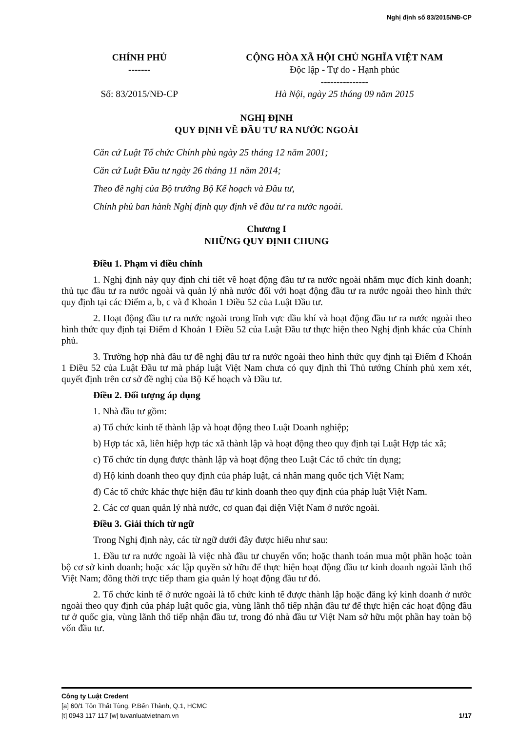Nghị định số 83/2015/NĐ-CP
| CHÍNH PHỦ ------- Số: 83/2015/NĐ-CP | CỘNG HÒA XÃ HỘI CHỦ NGHĨA VIỆT NAM Độc lập - Tự do - Hạnh phúc --------------- Hà Nội, ngày 25 tháng 09 năm 2015 |
NGHỊ ĐỊNH
QUY ĐỊNH VỀ ĐẦU TƯ RA NƯỚC NGOÀI
Căn cứ Luật Tổ chức Chính phủ ngày 25 tháng 12 năm 2001;
Căn cứ Luật Đầu tư ngày 26 tháng 11 năm 2014;
Theo đề nghị của Bộ trưởng Bộ Kế hoạch và Đầu tư,
Chính phủ ban hành Nghị định quy định về đầu tư ra nước ngoài.
Chương I
NHỮNG QUY ĐỊNH CHUNG
Điều 1. Phạm vi điều chỉnh
1. Nghị định này quy định chi tiết về hoạt động đầu tư ra nước ngoài nhằm mục đích kinh doanh; thủ tục đầu tư ra nước ngoài và quản lý nhà nước đối với hoạt động đầu tư ra nước ngoài theo hình thức quy định tại các Điểm a, b, c và đ Khoản 1 Điều 52 của Luật Đầu tư.
2. Hoạt động đầu tư ra nước ngoài trong lĩnh vực dầu khí và hoạt động đầu tư ra nước ngoài theo hình thức quy định tại Điểm d Khoản 1 Điều 52 của Luật Đầu tư thực hiện theo Nghị định khác của Chính phủ.
3. Trường hợp nhà đầu tư đề nghị đầu tư ra nước ngoài theo hình thức quy định tại Điểm đ Khoản 1 Điều 52 của Luật Đầu tư mà pháp luật Việt Nam chưa có quy định thì Thủ tướng Chính phủ xem xét, quyết định trên cơ sở đề nghị của Bộ Kế hoạch và Đầu tư.
Điều 2. Đối tượng áp dụng
1. Nhà đầu tư gồm:
a) Tổ chức kinh tế thành lập và hoạt động theo Luật Doanh nghiệp;
b) Hợp tác xã, liên hiệp hợp tác xã thành lập và hoạt động theo quy định tại Luật Hợp tác xã;
c) Tổ chức tín dụng được thành lập và hoạt động theo Luật Các tổ chức tín dụng;
d) Hộ kinh doanh theo quy định của pháp luật, cá nhân mang quốc tịch Việt Nam;
đ) Các tổ chức khác thực hiện đầu tư kinh doanh theo quy định của pháp luật Việt Nam.
2. Các cơ quan quản lý nhà nước, cơ quan đại diện Việt Nam ở nước ngoài.
Điều 3. Giải thích từ ngữ
Trong Nghị định này, các từ ngữ dưới đây được hiểu như sau:
1. Đầu tư ra nước ngoài là việc nhà đầu tư chuyển vốn; hoặc thanh toán mua một phần hoặc toàn bộ cơ sở kinh doanh; hoặc xác lập quyền sở hữu để thực hiện hoạt động đầu tư kinh doanh ngoài lãnh thổ Việt Nam; đồng thời trực tiếp tham gia quản lý hoạt động đầu tư đó.
2. Tổ chức kinh tế ở nước ngoài là tổ chức kinh tế được thành lập hoặc đăng ký kinh doanh ở nước ngoài theo quy định của pháp luật quốc gia, vùng lãnh thổ tiếp nhận đầu tư để thực hiện các hoạt động đầu tư ở quốc gia, vùng lãnh thổ tiếp nhận đầu tư, trong đó nhà đầu tư Việt Nam sở hữu một phần hay toàn bộ vốn đầu tư.
Công ty Luật Credent
[a] 60/1 Tôn Thất Tùng, P.Bến Thành, Q.1, HCMC
[t] 0943 117 117 [w] tuvanluatvietnam.vn 1/17